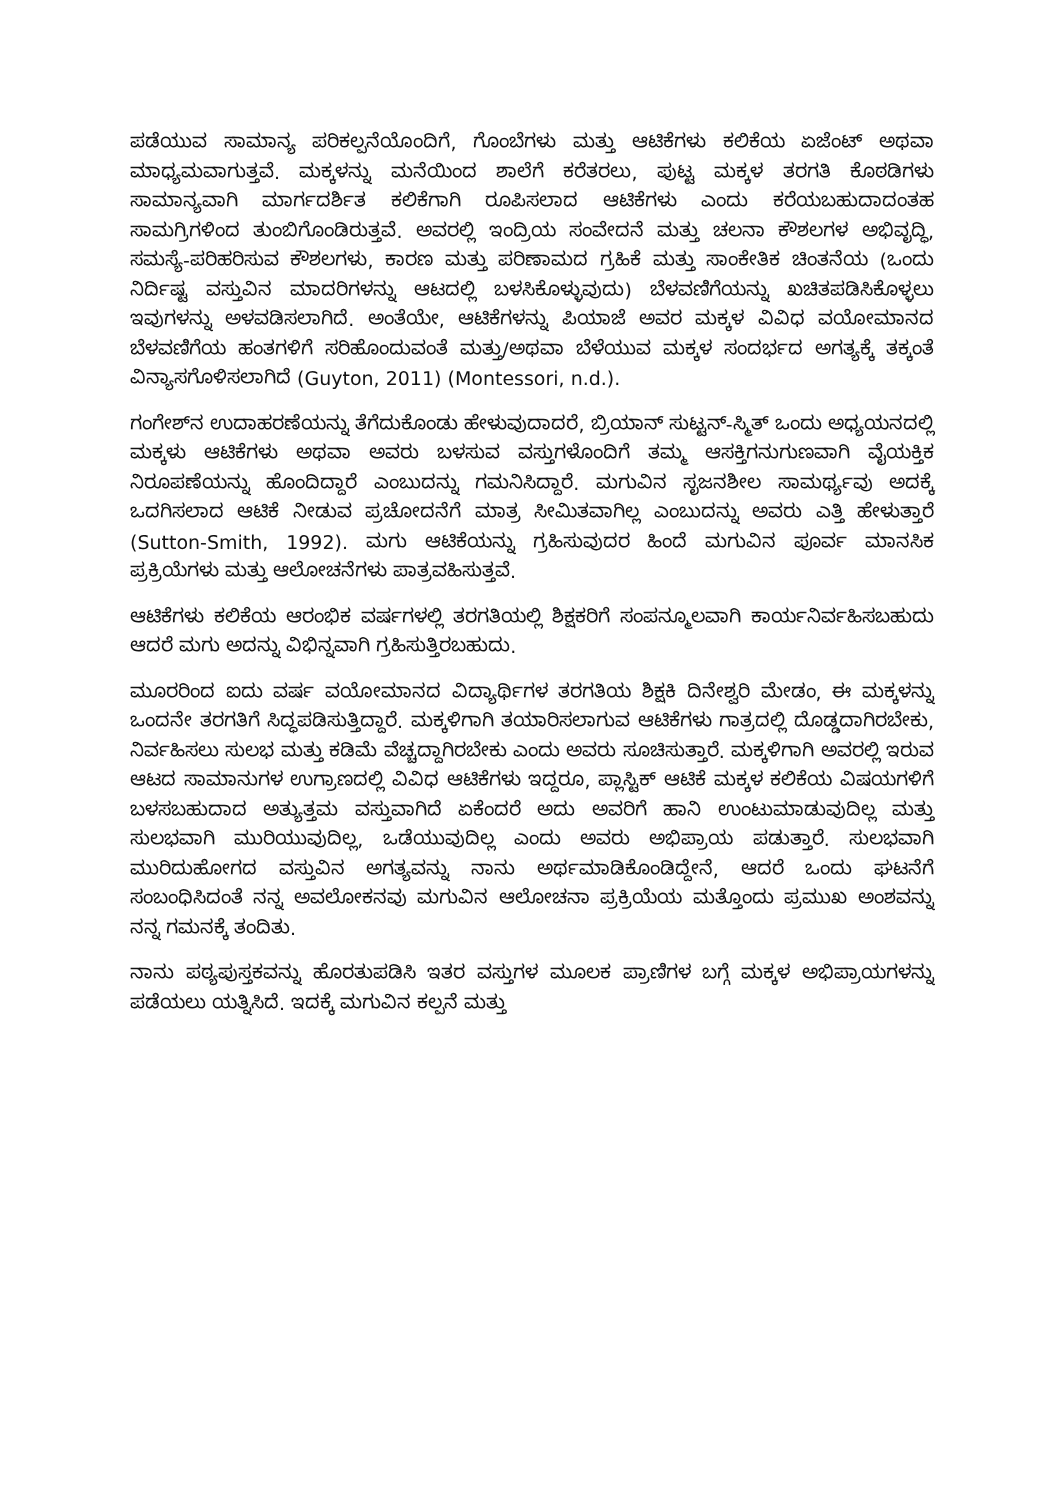ಪಡೆಯುವ ಸಾಮಾನ್ಯ ಪರಿಕಲ್ಪನೆಯೊಂದಿಗೆ, ಗೊಂಬೆಗಳು ಮತ್ತು ಆಟಿಕೆಗಳು ಕಲಿಕೆಯ ಏಜೆಂಟ್ ಅಥವಾ ಮಾಧ್ಯಮವಾಗುತ್ತವೆ. ಮಕ್ಕಳನ್ನು ಮನೆಯಿಂದ ಶಾಲೆಗೆ ಕರೆತರಲು, ಪುಟ್ಟ ಮಕ್ಕಳ ತರಗತಿ ಕೊಠಡಿಗಳು ಸಾಮಾನ್ಯವಾಗಿ ಮಾರ್ಗದರ್ಶಿತ ಕಲಿಕೆಗಾಗಿ ರೂಪಿಸಲಾದ ಆಟಿಕೆಗಳು ಎಂದು ಕರೆಯಬಹುದಾದಂತಹ ಸಾಮಗ್ರಿಗಳಿಂದ ತುಂಬಿಗೊಂಡಿರುತ್ತವೆ. ಅವರಲ್ಲಿ ಇಂದ್ರಿಯ ಸಂವೇದನೆ ಮತ್ತು ಚಲನಾ ಕೌಶಲಗಳ ಅಭಿವೃದ್ಧಿ, ಸಮಸ್ಯೆ-ಪರಿಹರಿಸುವ ಕೌಶಲಗಳು, ಕಾರಣ ಮತ್ತು ಪರಿಣಾಮದ ಗ್ರಹಿಕೆ ಮತ್ತು ಸಾಂಕೇತಿಕ ಚಿಂತನೆಯ (ಒಂದು ನಿರ್ದಿಷ್ಟ ವಸ್ತುವಿನ ಮಾದರಿಗಳನ್ನು ಆಟದಲ್ಲಿ ಬಳಸಿಕೊಳ್ಳುವುದು) ಬೆಳವಣಿಗೆಯನ್ನು ಖಚಿತಪಡಿಸಿಕೊಳ್ಳಲು ಇವುಗಳನ್ನು ಅಳವಡಿಸಲಾಗಿದೆ. ಅಂತೆಯೇ, ಆಟಿಕೆಗಳನ್ನು ಪಿಯಾಜೆ ಅವರ ಮಕ್ಕಳ ವಿವಿಧ ವಯೋಮಾನದ ಬೆಳವಣಿಗೆಯ ಹಂತಗಳಿಗೆ ಸರಿಹೊಂದುವಂತೆ ಮತ್ತು/ಅಥವಾ ಬೆಳೆಯುವ ಮಕ್ಕಳ ಸಂದರ್ಭದ ಅಗತ್ಯಕ್ಕೆ ತಕ್ಕಂತೆ ವಿನ್ಯಾಸಗೊಳಿಸಲಾಗಿದೆ (Guyton, 2011) (Montessori, n.d.).
ಗಂಗೇಶ್‌ನ ಉದಾಹರಣೆಯನ್ನು ತೆಗೆದುಕೊಂಡು ಹೇಳುವುದಾದರೆ, ಬ್ರಿಯಾನ್ ಸುಟ್ಟನ್-ಸ್ಮಿತ್ ಒಂದು ಅಧ್ಯಯನದಲ್ಲಿ ಮಕ್ಕಳು ಆಟಿಕೆಗಳು ಅಥವಾ ಅವರು ಬಳಸುವ ವಸ್ತುಗಳೊಂದಿಗೆ ತಮ್ಮ ಆಸಕ್ತಿಗನುಗುಣವಾಗಿ ವೈಯಕ್ತಿಕ ನಿರೂಪಣೆಯನ್ನು ಹೊಂದಿದ್ದಾರೆ ಎಂಬುದನ್ನು ಗಮನಿಸಿದ್ದಾರೆ. ಮಗುವಿನ ಸೃಜನಶೀಲ ಸಾಮರ್ಥ್ಯವು ಅದಕ್ಕೆ ಒದಗಿಸಲಾದ ಆಟಿಕೆ ನೀಡುವ ಪ್ರಚೋದನೆಗೆ ಮಾತ್ರ ಸೀಮಿತವಾಗಿಲ್ಲ ಎಂಬುದನ್ನು ಅವರು ಎತ್ತಿ ಹೇಳುತ್ತಾರೆ (Sutton-Smith, 1992). ಮಗು ಆಟಿಕೆಯನ್ನು ಗ್ರಹಿಸುವುದರ ಹಿಂದೆ ಮಗುವಿನ ಪೂರ್ವ ಮಾನಸಿಕ ಪ್ರಕ್ರಿಯೆಗಳು ಮತ್ತು ಆಲೋಚನೆಗಳು ಪಾತ್ರವಹಿಸುತ್ತವೆ.
ಆಟಿಕೆಗಳು ಕಲಿಕೆಯ ಆರಂಭಿಕ ವರ್ಷಗಳಲ್ಲಿ ತರಗತಿಯಲ್ಲಿ ಶಿಕ್ಷಕರಿಗೆ ಸಂಪನ್ಮೂಲವಾಗಿ ಕಾರ್ಯನಿರ್ವಹಿಸಬಹುದು ಆದರೆ ಮಗು ಅದನ್ನು ವಿಭಿನ್ನವಾಗಿ ಗ್ರಹಿಸುತ್ತಿರಬಹುದು.
ಮೂರರಿಂದ ಐದು ವರ್ಷ ವಯೋಮಾನದ ವಿದ್ಯಾರ್ಥಿಗಳ ತರಗತಿಯ ಶಿಕ್ಷಕಿ ದಿನೇಶ್ವರಿ ಮೇಡಂ, ಈ ಮಕ್ಕಳನ್ನು ಒಂದನೇ ತರಗತಿಗೆ ಸಿದ್ಧಪಡಿಸುತ್ತಿದ್ದಾರೆ. ಮಕ್ಕಳಿಗಾಗಿ ತಯಾರಿಸಲಾಗುವ ಆಟಿಕೆಗಳು ಗಾತ್ರದಲ್ಲಿ ದೊಡ್ಡದಾಗಿರಬೇಕು, ನಿರ್ವಹಿಸಲು ಸುಲಭ ಮತ್ತು ಕಡಿಮೆ ವೆಚ್ಚದ್ದಾಗಿರಬೇಕು ಎಂದು ಅವರು ಸೂಚಿಸುತ್ತಾರೆ. ಮಕ್ಕಳಿಗಾಗಿ ಅವರಲ್ಲಿ ಇರುವ ಆಟದ ಸಾಮಾನುಗಳ ಉಗ್ರಾಣದಲ್ಲಿ ವಿವಿಧ ಆಟಿಕೆಗಳು ಇದ್ದರೂ, ಪ್ಲಾಸ್ಟಿಕ್ ಆಟಿಕೆ ಮಕ್ಕಳ ಕಲಿಕೆಯ ವಿಷಯಗಳಿಗೆ ಬಳಸಬಹುದಾದ ಅತ್ಯುತ್ತಮ ವಸ್ತುವಾಗಿದೆ ಏಕೆಂದರೆ ಅದು ಅವರಿಗೆ ಹಾನಿ ಉಂಟುಮಾಡುವುದಿಲ್ಲ ಮತ್ತು ಸುಲಭವಾಗಿ ಮುರಿಯುವುದಿಲ್ಲ, ಒಡೆಯುವುದಿಲ್ಲ ಎಂದು ಅವರು ಅಭಿಪ್ರಾಯ ಪಡುತ್ತಾರೆ. ಸುಲಭವಾಗಿ ಮುರಿದುಹೋಗದ ವಸ್ತುವಿನ ಅಗತ್ಯವನ್ನು ನಾನು ಅರ್ಥಮಾಡಿಕೊಂಡಿದ್ದೇನೆ, ಆದರೆ ಒಂದು ಘಟನೆಗೆ ಸಂಬಂಧಿಸಿದಂತೆ ನನ್ನ ಅವಲೋಕನವು ಮಗುವಿನ ಆಲೋಚನಾ ಪ್ರಕ್ರಿಯೆಯ ಮತ್ತೊಂದು ಪ್ರಮುಖ ಅಂಶವನ್ನು ನನ್ನ ಗಮನಕ್ಕೆ ತಂದಿತು.
ನಾನು ಪಠ್ಯಪುಸ್ತಕವನ್ನು ಹೊರತುಪಡಿಸಿ ಇತರ ವಸ್ತುಗಳ ಮೂಲಕ ಪ್ರಾಣಿಗಳ ಬಗ್ಗೆ ಮಕ್ಕಳ ಅಭಿಪ್ರಾಯಗಳನ್ನು ಪಡೆಯಲು ಯತ್ನಿಸಿದೆ. ಇದಕ್ಕೆ ಮಗುವಿನ ಕಲ್ಪನೆ ಮತ್ತು